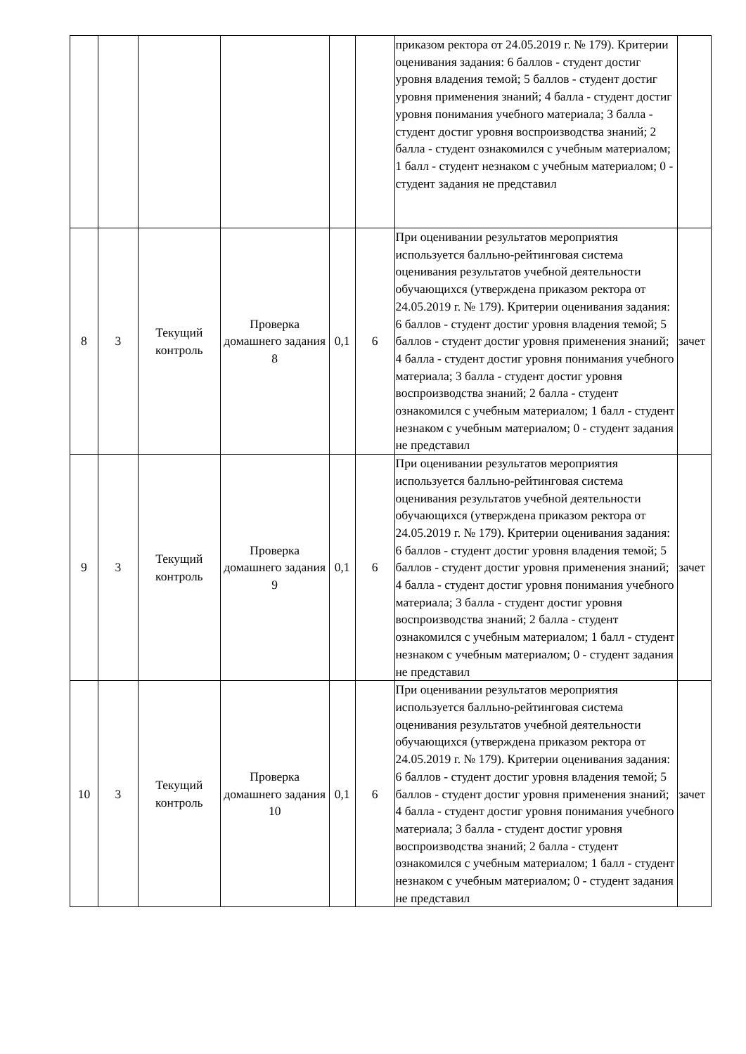| | | | | | | приказом ректора от 24.05.2019 г. № 179). Критерии оценивания задания: 6 баллов - студент достиг уровня владения темой; 5 баллов - студент достиг уровня применения знаний; 4 балла - студент достиг уровня понимания учебного материала; 3 балла - студент достиг уровня воспроизводства знаний; 2 балла - студент ознакомился с учебным материалом; 1 балл - студент незнаком с учебным материалом; 0 - студент задания не представил | |
| 8 | 3 | Текущий контроль | Проверка домашнего задания 8 | 0,1 | 6 | При оценивании результатов мероприятия используется балльно-рейтинговая система оценивания результатов учебной деятельности обучающихся (утверждена приказом ректора от 24.05.2019 г. № 179). Критерии оценивания задания: 6 баллов - студент достиг уровня владения темой; 5 баллов - студент достиг уровня применения знаний; 4 балла - студент достиг уровня понимания учебного материала; 3 балла - студент достиг уровня воспроизводства знаний; 2 балла - студент ознакомился с учебным материалом; 1 балл - студент незнаком с учебным материалом; 0 - студент задания не представил | зачет |
| 9 | 3 | Текущий контроль | Проверка домашнего задания 9 | 0,1 | 6 | При оценивании результатов мероприятия используется балльно-рейтинговая система оценивания результатов учебной деятельности обучающихся (утверждена приказом ректора от 24.05.2019 г. № 179). Критерии оценивания задания: 6 баллов - студент достиг уровня владения темой; 5 баллов - студент достиг уровня применения знаний; 4 балла - студент достиг уровня понимания учебного материала; 3 балла - студент достиг уровня воспроизводства знаний; 2 балла - студент ознакомился с учебным материалом; 1 балл - студент незнаком с учебным материалом; 0 - студент задания не представил | зачет |
| 10 | 3 | Текущий контроль | Проверка домашнего задания 10 | 0,1 | 6 | При оценивании результатов мероприятия используется балльно-рейтинговая система оценивания результатов учебной деятельности обучающихся (утверждена приказом ректора от 24.05.2019 г. № 179). Критерии оценивания задания: 6 баллов - студент достиг уровня владения темой; 5 баллов - студент достиг уровня применения знаний; 4 балла - студент достиг уровня понимания учебного материала; 3 балла - студент достиг уровня воспроизводства знаний; 2 балла - студент ознакомился с учебным материалом; 1 балл - студент незнаком с учебным материалом; 0 - студент задания не представил | зачет |